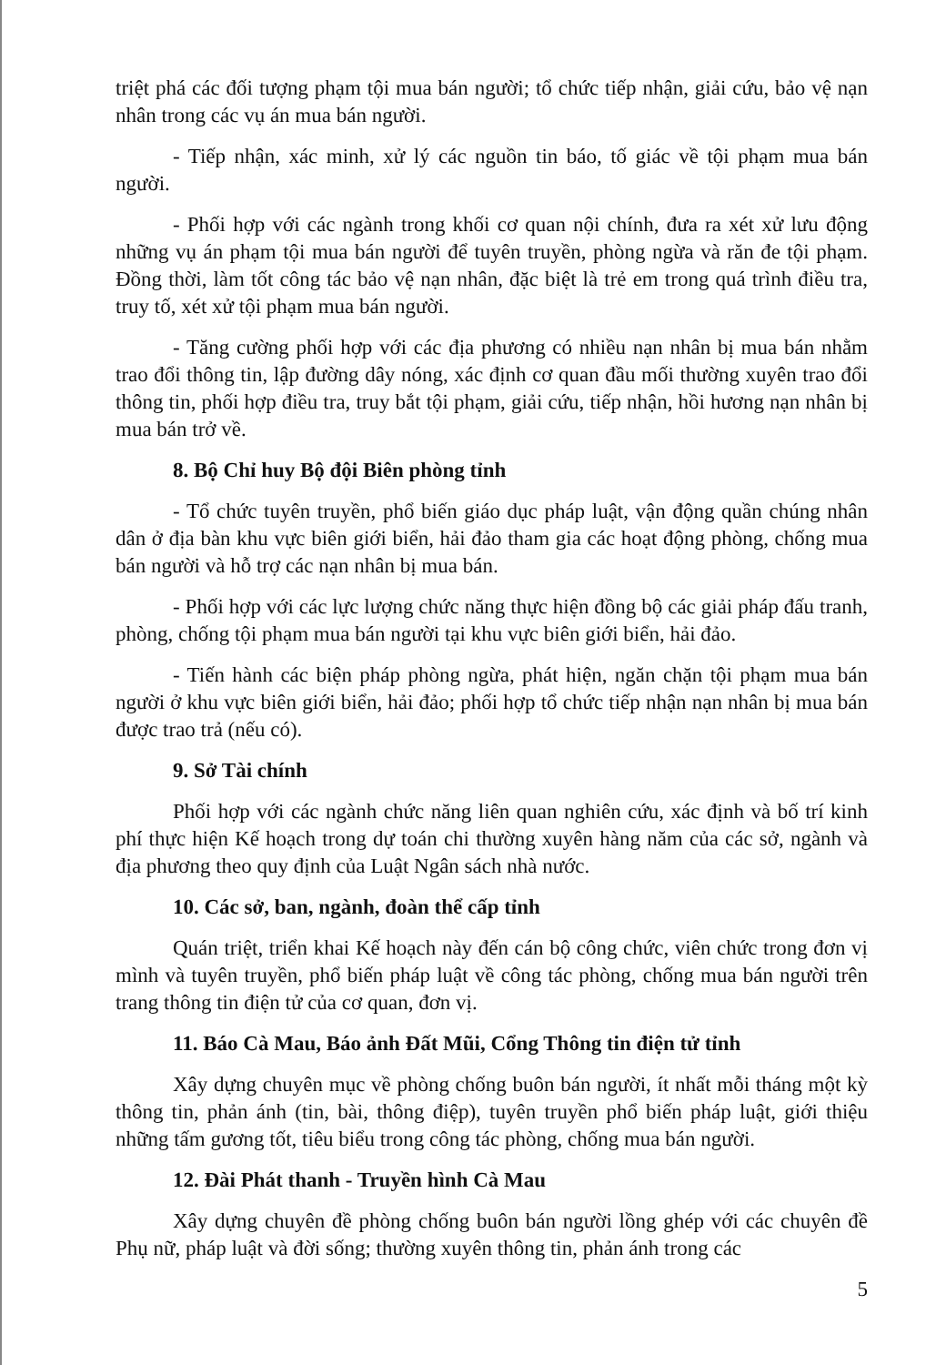triệt phá các đối tượng phạm tội mua bán người; tổ chức tiếp nhận, giải cứu, bảo vệ nạn nhân trong các vụ án mua bán người.
- Tiếp nhận, xác minh, xử lý các nguồn tin báo, tố giác về tội phạm mua bán người.
- Phối hợp với các ngành trong khối cơ quan nội chính, đưa ra xét xử lưu động những vụ án phạm tội mua bán người để tuyên truyền, phòng ngừa và răn đe tội phạm. Đồng thời, làm tốt công tác bảo vệ nạn nhân, đặc biệt là trẻ em trong quá trình điều tra, truy tố, xét xử tội phạm mua bán người.
- Tăng cường phối hợp với các địa phương có nhiều nạn nhân bị mua bán nhằm trao đổi thông tin, lập đường dây nóng, xác định cơ quan đầu mối thường xuyên trao đổi thông tin, phối hợp điều tra, truy bắt tội phạm, giải cứu, tiếp nhận, hồi hương nạn nhân bị mua bán trở về.
8. Bộ Chỉ huy Bộ đội Biên phòng tỉnh
- Tổ chức tuyên truyền, phổ biến giáo dục pháp luật, vận động quần chúng nhân dân ở địa bàn khu vực biên giới biển, hải đảo tham gia các hoạt động phòng, chống mua bán người và hỗ trợ các nạn nhân bị mua bán.
- Phối hợp với các lực lượng chức năng thực hiện đồng bộ các giải pháp đấu tranh, phòng, chống tội phạm mua bán người tại khu vực biên giới biển, hải đảo.
- Tiến hành các biện pháp phòng ngừa, phát hiện, ngăn chặn tội phạm mua bán người ở khu vực biên giới biển, hải đảo; phối hợp tổ chức tiếp nhận nạn nhân bị mua bán được trao trả (nếu có).
9. Sở Tài chính
Phối hợp với các ngành chức năng liên quan nghiên cứu, xác định và bố trí kinh phí thực hiện Kế hoạch trong dự toán chi thường xuyên hàng năm của các sở, ngành và địa phương theo quy định của Luật Ngân sách nhà nước.
10. Các sở, ban, ngành, đoàn thể cấp tỉnh
Quán triệt, triển khai Kế hoạch này đến cán bộ công chức, viên chức trong đơn vị mình và tuyên truyền, phổ biến pháp luật về công tác phòng, chống mua bán người trên trang thông tin điện tử của cơ quan, đơn vị.
11. Báo Cà Mau, Báo ảnh Đất Mũi, Cổng Thông tin điện tử tỉnh
Xây dựng chuyên mục về phòng chống buôn bán người, ít nhất mỗi tháng một kỳ thông tin, phản ánh (tin, bài, thông điệp), tuyên truyền phổ biến pháp luật, giới thiệu những tấm gương tốt, tiêu biểu trong công tác phòng, chống mua bán người.
12. Đài Phát thanh - Truyền hình Cà Mau
Xây dựng chuyên đề phòng chống buôn bán người lồng ghép với các chuyên đề Phụ nữ, pháp luật và đời sống; thường xuyên thông tin, phản ánh trong các
5